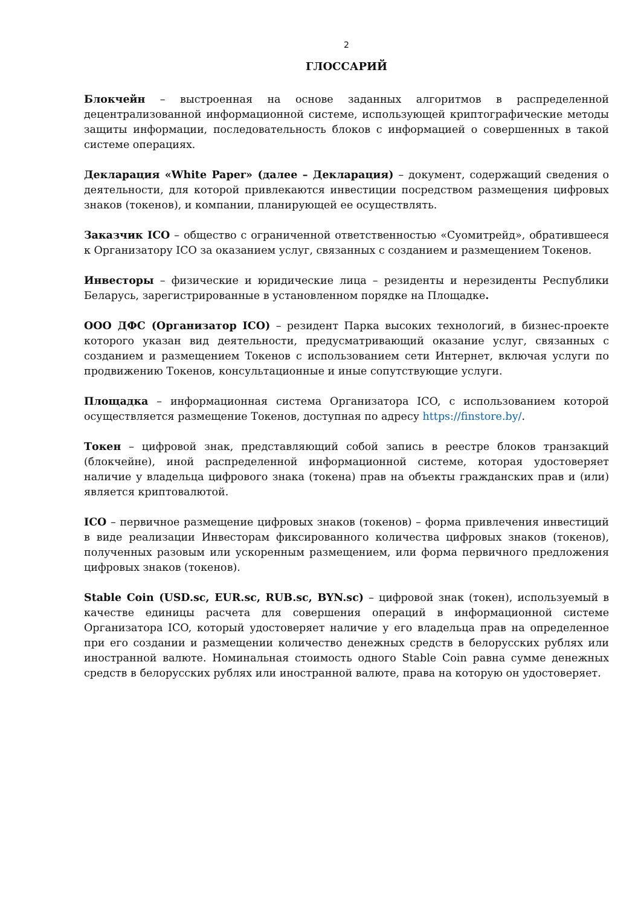2
ГЛОССАРИЙ
Блокчейн – выстроенная на основе заданных алгоритмов в распределенной децентрализованной информационной системе, использующей криптографические методы защиты информации, последовательность блоков с информацией о совершенных в такой системе операциях.
Декларация «White Paper» (далее – Декларация) – документ, содержащий сведения о деятельности, для которой привлекаются инвестиции посредством размещения цифровых знаков (токенов), и компании, планирующей ее осуществлять.
Заказчик ICO – общество с ограниченной ответственностью «Суомитрейд», обратившееся к Организатору ICO за оказанием услуг, связанных с созданием и размещением Токенов.
Инвесторы – физические и юридические лица – резиденты и нерезиденты Республики Беларусь, зарегистрированные в установленном порядке на Площадке.
ООО ДФС (Организатор ICO) – резидент Парка высоких технологий, в бизнес-проекте которого указан вид деятельности, предусматривающий оказание услуг, связанных с созданием и размещением Токенов с использованием сети Интернет, включая услуги по продвижению Токенов, консультационные и иные сопутствующие услуги.
Площадка – информационная система Организатора ICO, с использованием которой осуществляется размещение Токенов, доступная по адресу https://finstore.by/.
Токен – цифровой знак, представляющий собой запись в реестре блоков транзакций (блокчейне), иной распределенной информационной системе, которая удостоверяет наличие у владельца цифрового знака (токена) прав на объекты гражданских прав и (или) является криптовалютой.
ICO – первичное размещение цифровых знаков (токенов) – форма привлечения инвестиций в виде реализации Инвесторам фиксированного количества цифровых знаков (токенов), полученных разовым или ускоренным размещением, или форма первичного предложения цифровых знаков (токенов).
Stable Coin (USD.sc, EUR.sc, RUB.sc, BYN.sc) – цифровой знак (токен), используемый в качестве единицы расчета для совершения операций в информационной системе Организатора ICO, который удостоверяет наличие у его владельца прав на определенное при его создании и размещении количество денежных средств в белорусских рублях или иностранной валюте. Номинальная стоимость одного Stable Coin равна сумме денежных средств в белорусских рублях или иностранной валюте, права на которую он удостоверяет.